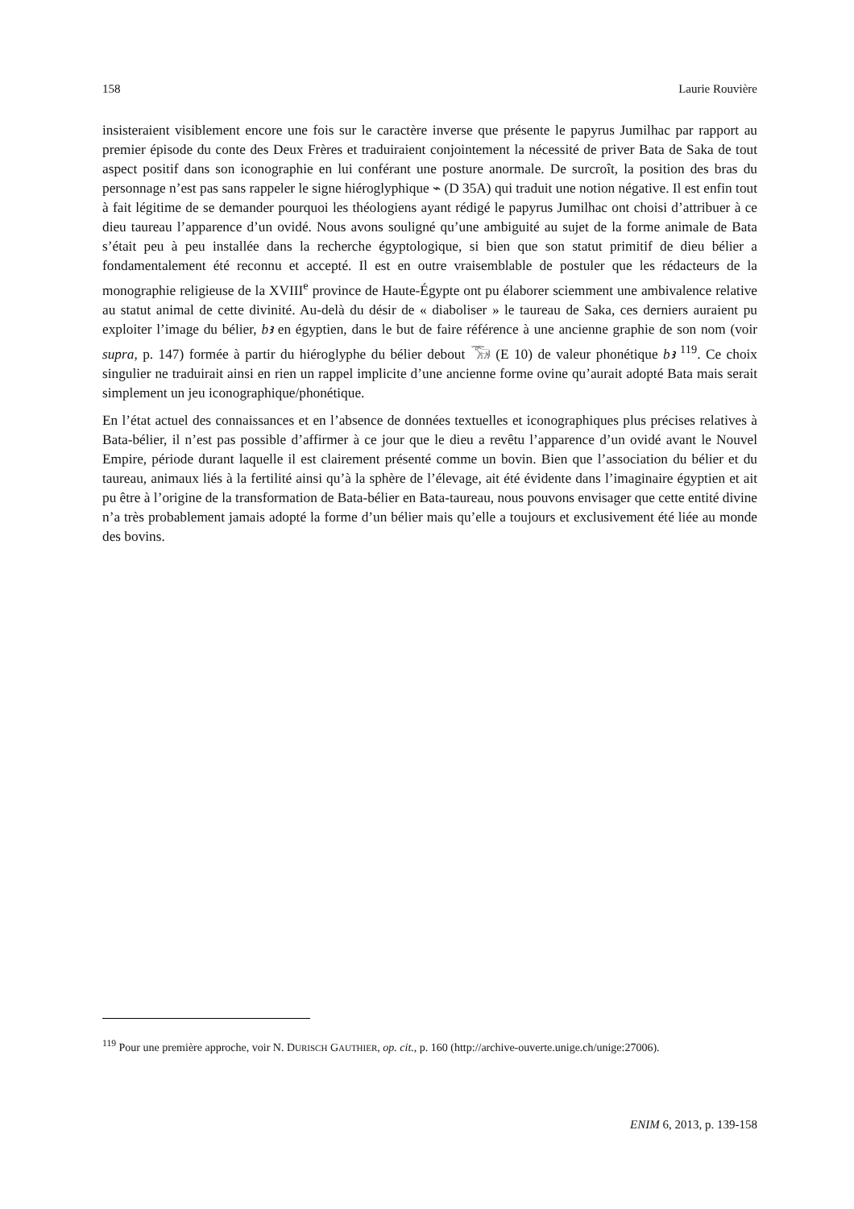158 Laurie Rouvière
insisteraient visiblement encore une fois sur le caractère inverse que présente le papyrus Jumilhac par rapport au premier épisode du conte des Deux Frères et traduiraient conjointement la nécessité de priver Bata de Saka de tout aspect positif dans son iconographie en lui conférant une posture anormale. De surcroît, la position des bras du personnage n’est pas sans rappeler le signe hiéroglyphique ⌁ (D 35A) qui traduit une notion négative. Il est enfin tout à fait légitime de se demander pourquoi les théologiens ayant rédigé le papyrus Jumilhac ont choisi d’attribuer à ce dieu taureau l’apparence d’un ovidé. Nous avons souligné qu’une ambiguité au sujet de la forme animale de Bata s’était peu à peu installée dans la recherche égyptologique, si bien que son statut primitif de dieu bélier a fondamentalement été reconnu et accepté. Il est en outre vraisemblable de postuler que les rédacteurs de la monographie religieuse de la XVIII<sup>e</sup> province de Haute-Égypte ont pu élaborer sciemment une ambivalence relative au statut animal de cette divinité. Au-delà du désir de « diaboliser » le taureau de Saka, ces derniers auraient pu exploiter l’image du bélier, bꜣ en égyptien, dans le but de faire référence à une ancienne graphie de son nom (voir supra, p. 147) formée à partir du hiéroglyphe du bélier debout 𓃝 (E 10) de valeur phonétique bꜣ <sup>119</sup>. Ce choix singulier ne traduirait ainsi en rien un rappel implicite d’une ancienne forme ovine qu’aurait adopté Bata mais serait simplement un jeu iconographique/phonétique.
En l’état actuel des connaissances et en l’absence de données textuelles et iconographiques plus précises relatives à Bata-bélier, il n’est pas possible d’affirmer à ce jour que le dieu a revêtu l’apparence d’un ovidé avant le Nouvel Empire, période durant laquelle il est clairement présenté comme un bovin. Bien que l’association du bélier et du taureau, animaux liés à la fertilité ainsi qu’à la sphère de l’élevage, ait été évidente dans l’imaginaire égyptien et ait pu être à l’origine de la transformation de Bata-bélier en Bata-taureau, nous pouvons envisager que cette entité divine n’a très probablement jamais adopté la forme d’un bélier mais qu’elle a toujours et exclusivement été liée au monde des bovins.
<sup>119</sup> Pour une première approche, voir N. DURISCH GAUTHIER, op. cit., p. 160 (http://archive-ouverte.unige.ch/unige:27006).
ENIM 6, 2013, p. 139-158